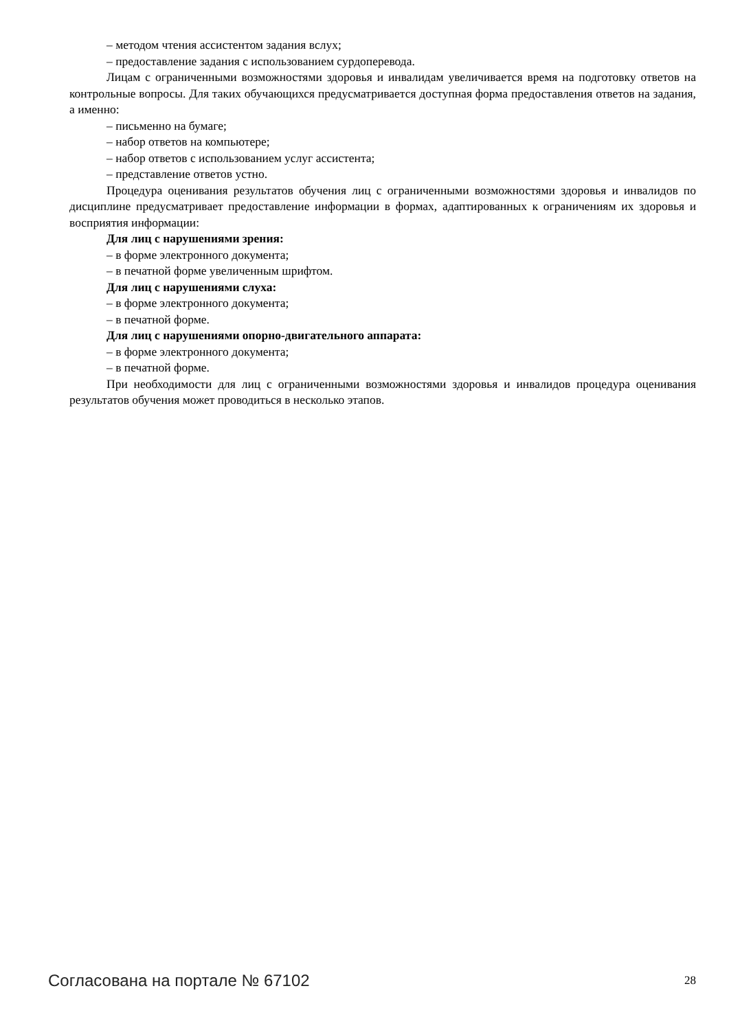– методом чтения ассистентом задания вслух;
– предоставление задания с использованием сурдоперевода.
Лицам с ограниченными возможностями здоровья и инвалидам увеличивается время на подготовку ответов на контрольные вопросы. Для таких обучающихся предусматривается доступная форма предоставления ответов на задания, а именно:
– письменно на бумаге;
– набор ответов на компьютере;
– набор ответов с использованием услуг ассистента;
– представление ответов устно.
Процедура оценивания результатов обучения лиц с ограниченными возможностями здоровья и инвалидов по дисциплине предусматривает предоставление информации в формах, адаптированных к ограничениям их здоровья и восприятия информации:
Для лиц с нарушениями зрения:
– в форме электронного документа;
– в печатной форме увеличенным шрифтом.
Для лиц с нарушениями слуха:
– в форме электронного документа;
– в печатной форме.
Для лиц с нарушениями опорно-двигательного аппарата:
– в форме электронного документа;
– в печатной форме.
При необходимости для лиц с ограниченными возможностями здоровья и инвалидов процедура оценивания результатов обучения может проводиться в несколько этапов.
Согласована на портале № 67102 28